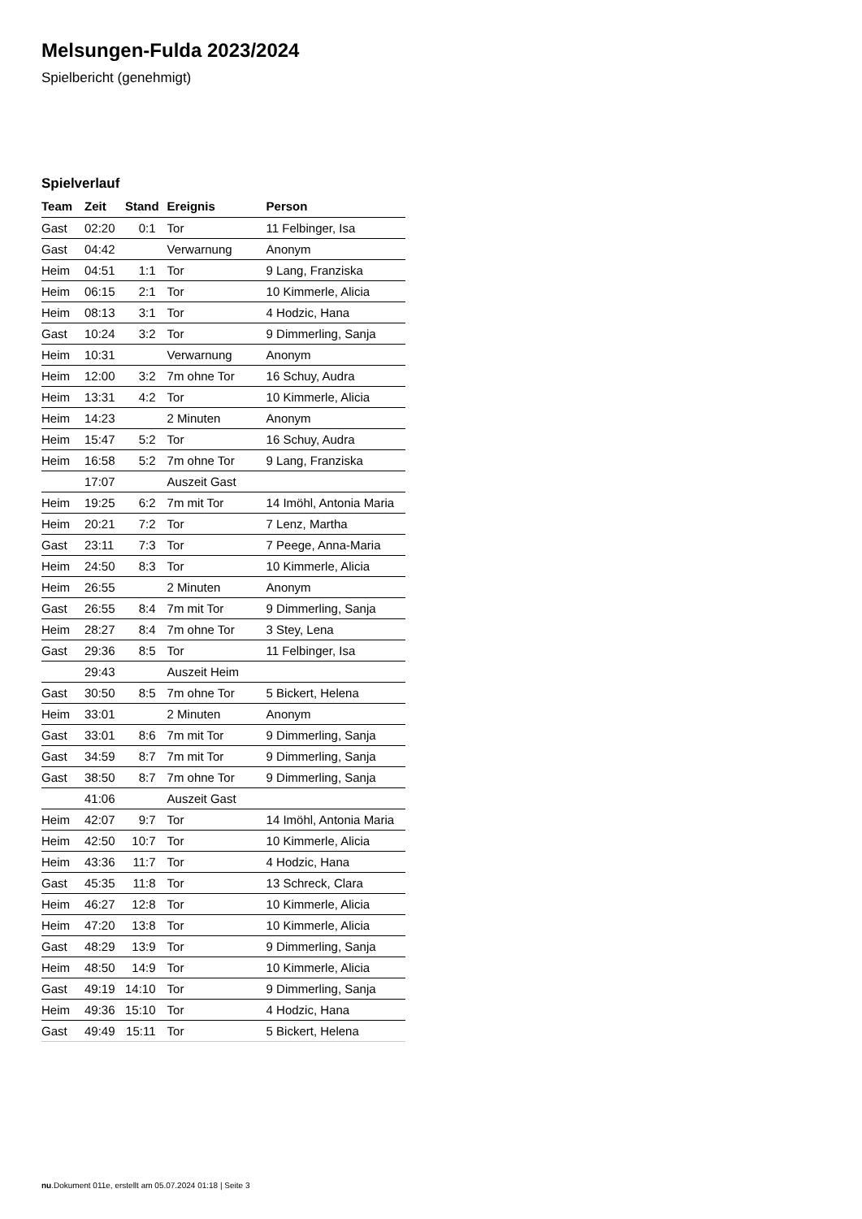Melsungen-Fulda 2023/2024
Spielbericht (genehmigt)
Spielverlauf
| Team | Zeit | Stand | Ereignis | Person |
| --- | --- | --- | --- | --- |
| Gast | 02:20 | 0:1 | Tor | 11 Felbinger, Isa |
| Gast | 04:42 | | Verwarnung | Anonym |
| Heim | 04:51 | 1:1 | Tor | 9 Lang, Franziska |
| Heim | 06:15 | 2:1 | Tor | 10 Kimmerle, Alicia |
| Heim | 08:13 | 3:1 | Tor | 4 Hodzic, Hana |
| Gast | 10:24 | 3:2 | Tor | 9 Dimmerling, Sanja |
| Heim | 10:31 | | Verwarnung | Anonym |
| Heim | 12:00 | 3:2 | 7m ohne Tor | 16 Schuy, Audra |
| Heim | 13:31 | 4:2 | Tor | 10 Kimmerle, Alicia |
| Heim | 14:23 | | 2 Minuten | Anonym |
| Heim | 15:47 | 5:2 | Tor | 16 Schuy, Audra |
| Heim | 16:58 | 5:2 | 7m ohne Tor | 9 Lang, Franziska |
| | 17:07 | | Auszeit Gast | |
| Heim | 19:25 | 6:2 | 7m mit Tor | 14 Imöhl, Antonia Maria |
| Heim | 20:21 | 7:2 | Tor | 7 Lenz, Martha |
| Gast | 23:11 | 7:3 | Tor | 7 Peege, Anna-Maria |
| Heim | 24:50 | 8:3 | Tor | 10 Kimmerle, Alicia |
| Heim | 26:55 | | 2 Minuten | Anonym |
| Gast | 26:55 | 8:4 | 7m mit Tor | 9 Dimmerling, Sanja |
| Heim | 28:27 | 8:4 | 7m ohne Tor | 3 Stey, Lena |
| Gast | 29:36 | 8:5 | Tor | 11 Felbinger, Isa |
| | 29:43 | | Auszeit Heim | |
| Gast | 30:50 | 8:5 | 7m ohne Tor | 5 Bickert, Helena |
| Heim | 33:01 | | 2 Minuten | Anonym |
| Gast | 33:01 | 8:6 | 7m mit Tor | 9 Dimmerling, Sanja |
| Gast | 34:59 | 8:7 | 7m mit Tor | 9 Dimmerling, Sanja |
| Gast | 38:50 | 8:7 | 7m ohne Tor | 9 Dimmerling, Sanja |
| | 41:06 | | Auszeit Gast | |
| Heim | 42:07 | 9:7 | Tor | 14 Imöhl, Antonia Maria |
| Heim | 42:50 | 10:7 | Tor | 10 Kimmerle, Alicia |
| Heim | 43:36 | 11:7 | Tor | 4 Hodzic, Hana |
| Gast | 45:35 | 11:8 | Tor | 13 Schreck, Clara |
| Heim | 46:27 | 12:8 | Tor | 10 Kimmerle, Alicia |
| Heim | 47:20 | 13:8 | Tor | 10 Kimmerle, Alicia |
| Gast | 48:29 | 13:9 | Tor | 9 Dimmerling, Sanja |
| Heim | 48:50 | 14:9 | Tor | 10 Kimmerle, Alicia |
| Gast | 49:19 | 14:10 | Tor | 9 Dimmerling, Sanja |
| Heim | 49:36 | 15:10 | Tor | 4 Hodzic, Hana |
| Gast | 49:49 | 15:11 | Tor | 5 Bickert, Helena |
nu.Dokument 011e, erstellt am 05.07.2024 01:18 | Seite 3